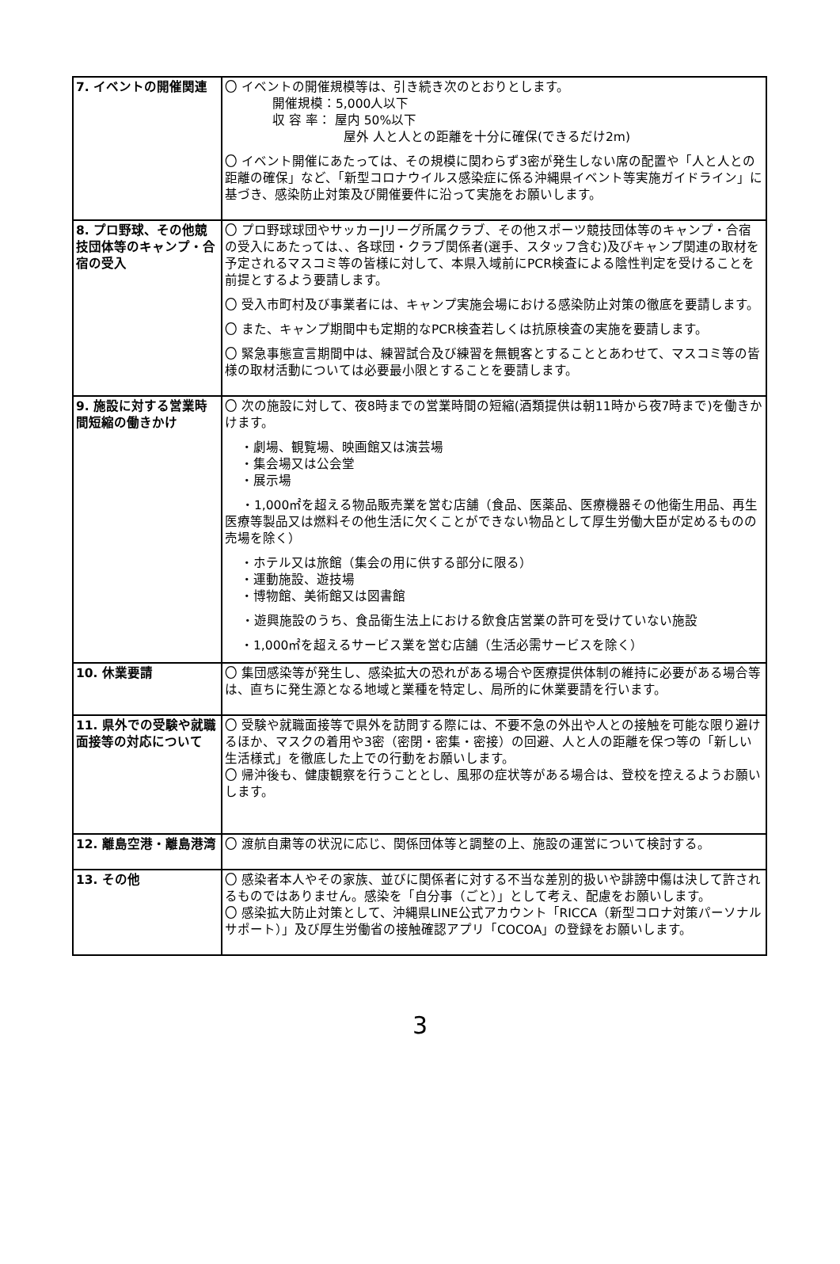| 7. イベントの開催関連 | 〇 イベントの開催規模等は、引き続き次のとおりとします。 開催規模：5,000人以下 収 容 率： 屋内 50%以下 屋外 人と人との距離を十分に確保(できるだけ2m) 〇 イベント開催にあたっては、その規模に関わらず3密が発生しない席の配置や「人と人との距離の確保」など、「新型コロナウイルス感染症に係る沖縄県イベント等実施ガイドライン」に基づき、感染防止対策及び開催要件に沿って実施をお願いします。 |
| 8. プロ野球、その他競技団体等のキャンプ・合宿の受入 | 〇 プロ野球球団やサッカーJリーグ所属クラブ、その他スポーツ競技団体等のキャンプ・合宿の受入にあたっては、、各球団・クラブ関係者(選手、スタッフ含む)及びキャンプ関連の取材を予定されるマスコミ等の皆様に対して、本県入域前にPCR検査による陰性判定を受けることを前提とするよう要請します。 〇 受入市町村及び事業者には、キャンプ実施会場における感染防止対策の徹底を要請します。 〇 また、キャンプ期間中も定期的なPCR検査若しくは抗原検査の実施を要請します。 〇 緊急事態宣言期間中は、練習試合及び練習を無観客とすることとあわせて、マスコミ等の皆様の取材活動については必要最小限とすることを要請します。 |
| 9. 施設に対する営業時間短縮の働きかけ | 〇 次の施設に対して、夜8時までの営業時間の短縮(酒類提供は朝11時から夜7時まで)を働きかけます。 ・劇場、観覧場、映画館又は演芸場 ・集会場又は公会堂 ・展示場 ・1,000㎡を超える物品販売業を営む店舗（食品、医薬品、医療機器その他衛生用品、再生医療等製品又は燃料その他生活に欠くことができない物品として厚生労働大臣が定めるものの売場を除く） ・ホテル又は旅館（集会の用に供する部分に限る） ・運動施設、遊技場 ・博物館、美術館又は図書館 ・遊興施設のうち、食品衛生法上における飲食店営業の許可を受けていない施設 ・1,000㎡を超えるサービス業を営む店舗（生活必需サービスを除く） |
| 10. 休業要請 | 〇 集団感染等が発生し、感染拡大の恐れがある場合や医療提供体制の維持に必要がある場合等は、直ちに発生源となる地域と業種を特定し、局所的に休業要請を行います。 |
| 11. 県外での受験や就職面接等の対応について | 〇 受験や就職面接等で県外を訪問する際には、不要不急の外出や人との接触を可能な限り避けるほか、マスクの着用や3密（密閉・密集・密接）の回避、人と人の距離を保つ等の「新しい生活様式」を徹底した上での行動をお願いします。 〇 帰沖後も、健康観察を行うこととし、風邪の症状等がある場合は、登校を控えるようお願いします。 |
| 12. 離島空港・離島港湾 | 〇 渡航自粛等の状況に応じ、関係団体等と調整の上、施設の運営について検討する。 |
| 13. その他 | 〇 感染者本人やその家族、並びに関係者に対する不当な差別的扱いや誹謗中傷は決して許されるものではありません。感染を「自分事（ごと）」として考え、配慮をお願いします。 〇 感染拡大防止対策として、沖縄県LINE公式アカウント「RICCA（新型コロナ対策パーソナルサポート）」及び厚生労働省の接触確認アプリ「COCOA」の登録をお願いします。 |
3